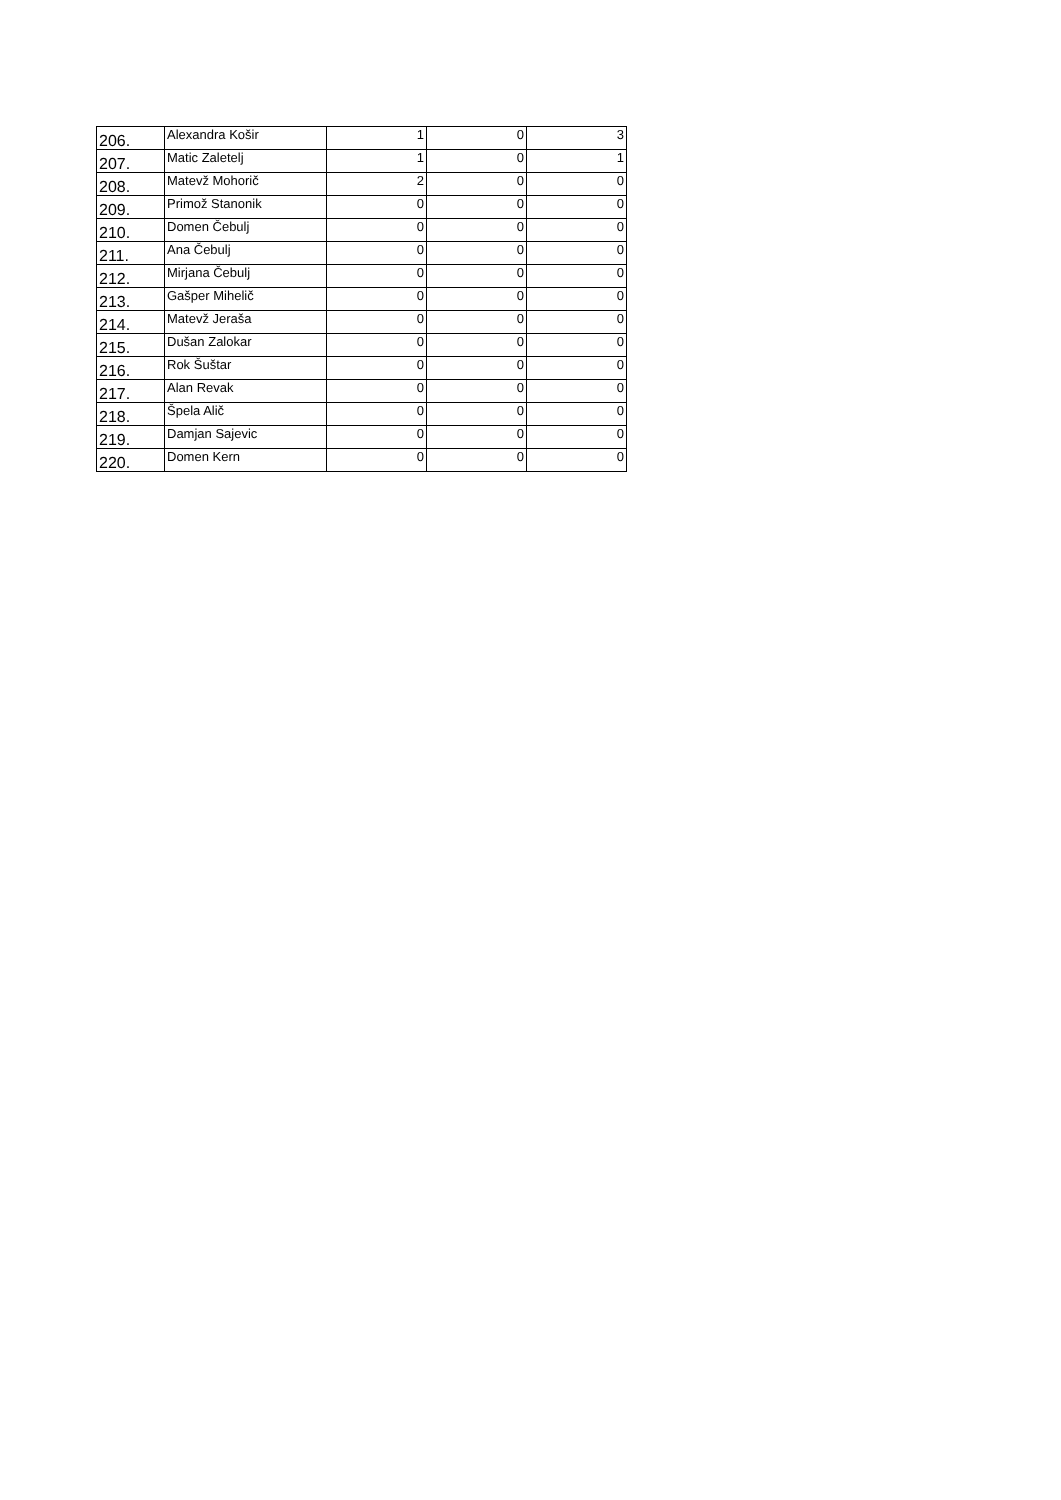| 206. | Alexandra Košir | 1 | 0 | 3 |
| 207. | Matic Zaletelj | 1 | 0 | 1 |
| 208. | Matevž Mohorič | 2 | 0 | 0 |
| 209. | Primož Stanonik | 0 | 0 | 0 |
| 210. | Domen Čebulj | 0 | 0 | 0 |
| 211. | Ana Čebulj | 0 | 0 | 0 |
| 212. | Mirjana Čebulj | 0 | 0 | 0 |
| 213. | Gašper Mihelič | 0 | 0 | 0 |
| 214. | Matevž Jeraša | 0 | 0 | 0 |
| 215. | Dušan Zalokar | 0 | 0 | 0 |
| 216. | Rok Šuštar | 0 | 0 | 0 |
| 217. | Alan Revak | 0 | 0 | 0 |
| 218. | Špela Alič | 0 | 0 | 0 |
| 219. | Damjan Sajevic | 0 | 0 | 0 |
| 220. | Domen Kern | 0 | 0 | 0 |